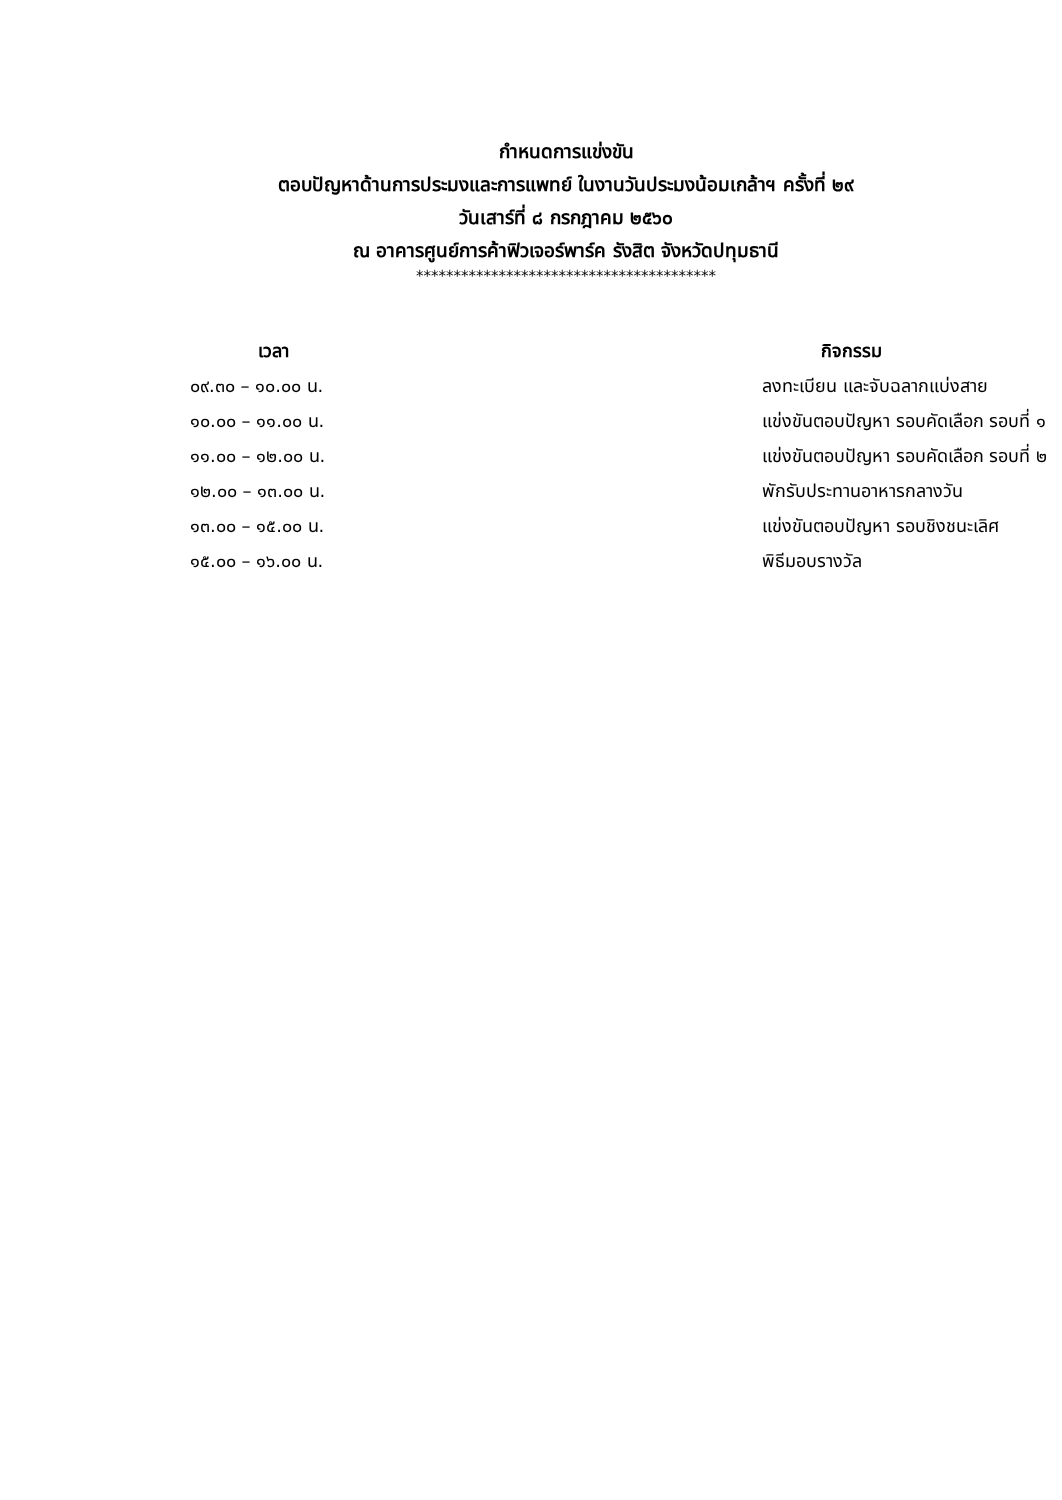กำหนดการแข่งขัน
ตอบปัญหาด้านการประมงและการแพทย์ ในงานวันประมงน้อมเกล้าฯ ครั้งที่ ๒๙
วันเสาร์ที่ ๘ กรกฎาคม ๒๕๖๐
ณ อาคารศูนย์การค้าฟิวเจอร์พาร์ค รังสิต จังหวัดปทุมธานี
****************************************
| เวลา | กิจกรรม |
| --- | --- |
| ๐๙.๓๐ – ๑๐.๐๐ น. | ลงทะเบียน และจับฉลากแบ่งสาย |
| ๑๐.๐๐ – ๑๑.๐๐ น. | แข่งขันตอบปัญหา รอบคัดเลือก รอบที่ ๑ |
| ๑๑.๐๐ – ๑๒.๐๐ น. | แข่งขันตอบปัญหา รอบคัดเลือก รอบที่ ๒ |
| ๑๒.๐๐ – ๑๓.๐๐ น. | พักรับประทานอาหารกลางวัน |
| ๑๓.๐๐ – ๑๕.๐๐ น. | แข่งขันตอบปัญหา รอบชิงชนะเลิศ |
| ๑๕.๐๐ – ๑๖.๐๐ น. | พิธีมอบรางวัล |